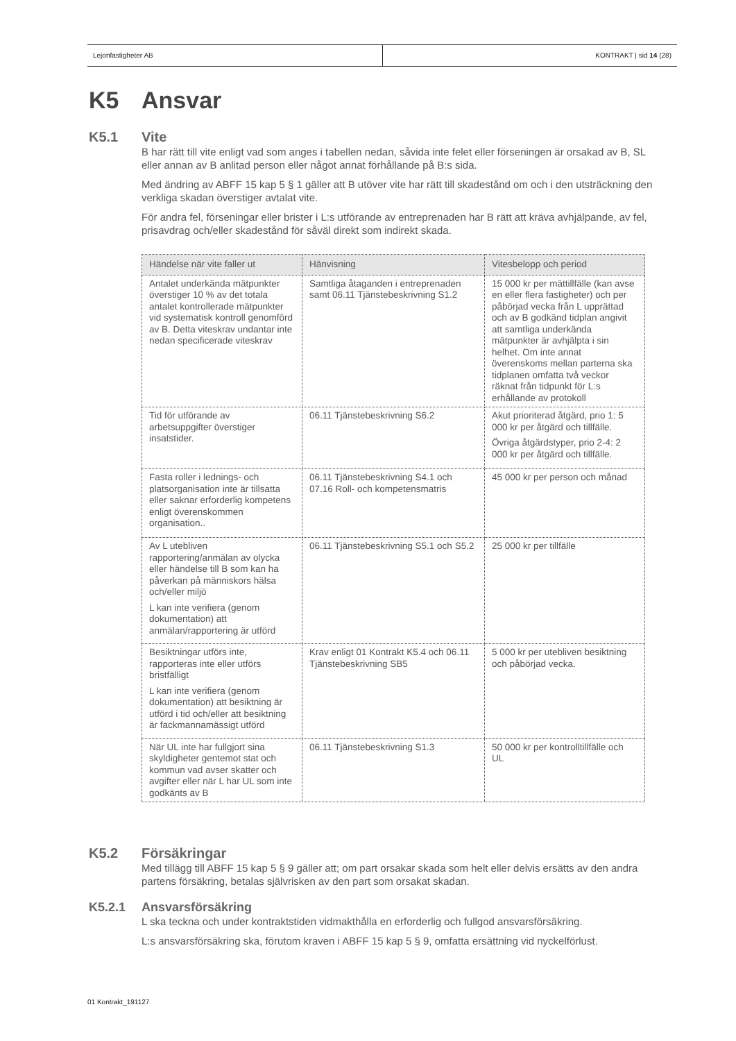Lejonfastigheter AB KONTRAKT | sid 14 (28)
K5 Ansvar
K5.1 Vite
B har rätt till vite enligt vad som anges i tabellen nedan, såvida inte felet eller förseningen är orsakad av B, SL eller annan av B anlitad person eller något annat förhållande på B:s sida.
Med ändring av ABFF 15 kap 5 § 1 gäller att B utöver vite har rätt till skadestånd om och i den utsträckning den verkliga skadan överstiger avtalat vite.
För andra fel, förseningar eller brister i L:s utförande av entreprenaden har B rätt att kräva avhjälpande, av fel, prisavdrag och/eller skadestånd för såväl direkt som indirekt skada.
| Händelse när vite faller ut | Hänvisning | Vitesbelopp och period |
| --- | --- | --- |
| Antalet underkända mätpunkter överstiger 10 % av det totala antalet kontrollerade mätpunkter vid systematisk kontroll genomförd av B. Detta viteskrav undantar inte nedan specificerade viteskrav | Samtliga åtaganden i entreprenaden samt 06.11 Tjänstebeskrivning S1.2 | 15 000 kr per mättillfälle (kan avse en eller flera fastigheter) och per påbörjad vecka från L upprättad och av B godkänd tidplan angivit att samtliga underkända mätpunkter är avhjälpta i sin helhet. Om inte annat överenskoms mellan parterna ska tidplanen omfatta två veckor räknat från tidpunkt för L:s erhållande av protokoll |
| Tid för utförande av arbetsuppgifter överstiger insatstider. | 06.11 Tjänstebeskrivning S6.2 | Akut prioriterad åtgärd, prio 1: 5 000 kr per åtgärd och tillfälle. Övriga åtgärdstyper, prio 2-4: 2 000 kr per åtgärd och tillfälle. |
| Fasta roller i lednings- och platsorganisation inte är tillsatta eller saknar erforderlig kompetens enligt överenskommen organisation.. | 06.11 Tjänstebeskrivning S4.1 och 07.16 Roll- och kompetensmatris | 45 000 kr per person och månad |
| Av L utebliven rapportering/anmälan av olycka eller händelse till B som kan ha påverkan på människors hälsa och/eller miljö L kan inte verifiera (genom dokumentation) att anmälan/rapportering är utförd | 06.11 Tjänstebeskrivning S5.1 och S5.2 | 25 000 kr per tillfälle |
| Besiktningar utförs inte, rapporteras inte eller utförs bristfälligt L kan inte verifiera (genom dokumentation) att besiktning är utförd i tid och/eller att besiktning är fackmannamässigt utförd | Krav enligt 01 Kontrakt K5.4 och 06.11 Tjänstebeskrivning SB5 | 5 000 kr per utebliven besiktning och påbörjad vecka. |
| När UL inte har fullgjort sina skyldigheter gentemot stat och kommun vad avser skatter och avgifter eller när L har UL som inte godkänts av B | 06.11 Tjänstebeskrivning S1.3 | 50 000 kr per kontrolltillfälle och UL |
K5.2 Försäkringar
Med tillägg till ABFF 15 kap 5 § 9 gäller att; om part orsakar skada som helt eller delvis ersätts av den andra partens försäkring, betalas självrisken av den part som orsakat skadan.
K5.2.1 Ansvarsförsäkring
L ska teckna och under kontraktstiden vidmakthålla en erforderlig och fullgod ansvarsförsäkring.
L:s ansvarsförsäkring ska, förutom kraven i ABFF 15 kap 5 § 9, omfatta ersättning vid nyckelförlust.
01 Kontrakt_191127